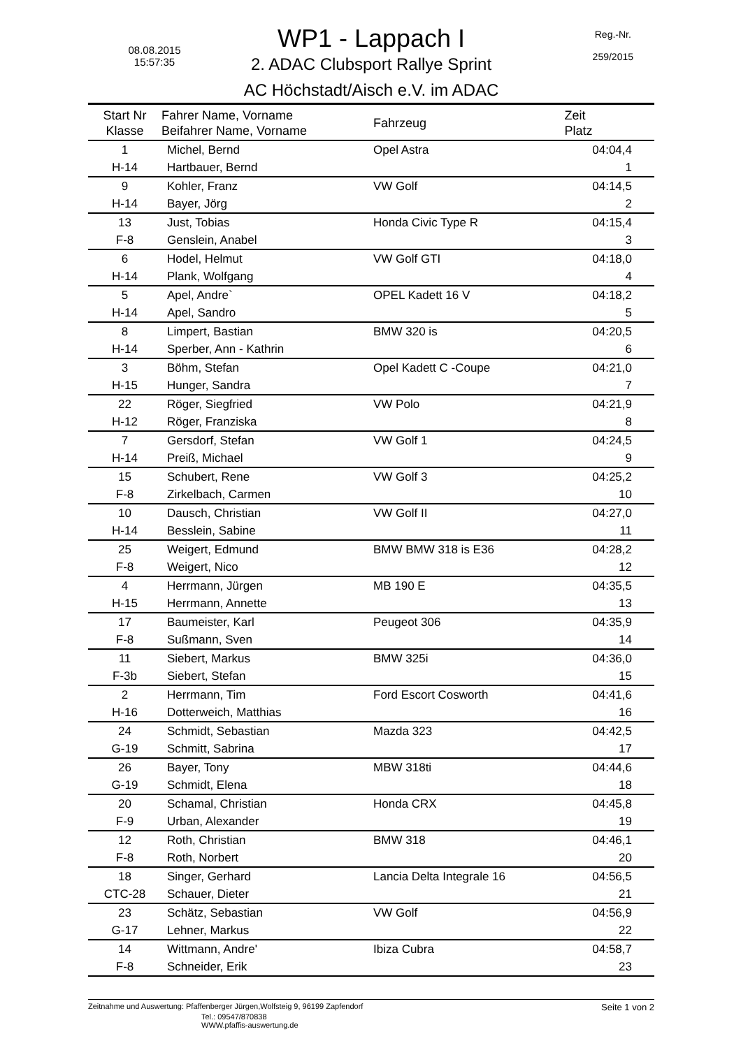08.08.2015
15:57:35
Reg.-Nr.
259/2015
WP1 - Lappach I
2. ADAC Clubsport Rallye Sprint
AC Höchstadt/Aisch e.V. im ADAC
| Start Nr Klasse | Fahrer Name, Vorname Beifahrer Name, Vorname | Fahrzeug | Zeit Platz |
| --- | --- | --- | --- |
| 1 | Michel, Bernd | Opel Astra | 04:04,4 |
| H-14 | Hartbauer, Bernd | | 1 |
| 9 | Kohler, Franz | VW Golf | 04:14,5 |
| H-14 | Bayer, Jörg | | 2 |
| 13 | Just, Tobias | Honda Civic Type R | 04:15,4 |
| F-8 | Genslein, Anabel | | 3 |
| 6 | Hodel, Helmut | VW Golf GTI | 04:18,0 |
| H-14 | Plank, Wolfgang | | 4 |
| 5 | Apel, Andre` | OPEL Kadett 16 V | 04:18,2 |
| H-14 | Apel, Sandro | | 5 |
| 8 | Limpert, Bastian | BMW 320 is | 04:20,5 |
| H-14 | Sperber, Ann - Kathrin | | 6 |
| 3 | Böhm, Stefan | Opel Kadett C -Coupe | 04:21,0 |
| H-15 | Hunger, Sandra | | 7 |
| 22 | Röger, Siegfried | VW Polo | 04:21,9 |
| H-12 | Röger, Franziska | | 8 |
| 7 | Gersdorf, Stefan | VW Golf 1 | 04:24,5 |
| H-14 | Preiß, Michael | | 9 |
| 15 | Schubert, Rene | VW Golf 3 | 04:25,2 |
| F-8 | Zirkelbach, Carmen | | 10 |
| 10 | Dausch, Christian | VW Golf II | 04:27,0 |
| H-14 | Besslein, Sabine | | 11 |
| 25 | Weigert, Edmund | BMW BMW 318 is E36 | 04:28,2 |
| F-8 | Weigert, Nico | | 12 |
| 4 | Herrmann, Jürgen | MB 190 E | 04:35,5 |
| H-15 | Herrmann, Annette | | 13 |
| 17 | Baumeister, Karl | Peugeot 306 | 04:35,9 |
| F-8 | Sußmann, Sven | | 14 |
| 11 | Siebert, Markus | BMW 325i | 04:36,0 |
| F-3b | Siebert, Stefan | | 15 |
| 2 | Herrmann, Tim | Ford Escort Cosworth | 04:41,6 |
| H-16 | Dotterweich, Matthias | | 16 |
| 24 | Schmidt, Sebastian | Mazda 323 | 04:42,5 |
| G-19 | Schmitt, Sabrina | | 17 |
| 26 | Bayer, Tony | MBW 318ti | 04:44,6 |
| G-19 | Schmidt, Elena | | 18 |
| 20 | Schamal, Christian | Honda CRX | 04:45,8 |
| F-9 | Urban, Alexander | | 19 |
| 12 | Roth, Christian | BMW 318 | 04:46,1 |
| F-8 | Roth, Norbert | | 20 |
| 18 | Singer, Gerhard | Lancia Delta Integrale 16 | 04:56,5 |
| CTC-28 | Schauer, Dieter | | 21 |
| 23 | Schätz, Sebastian | VW Golf | 04:56,9 |
| G-17 | Lehner, Markus | | 22 |
| 14 | Wittmann, Andre' | Ibiza Cubra | 04:58,7 |
| F-8 | Schneider, Erik | | 23 |
Zeitnahme und Auswertung: Pfaffenberger Jürgen,Wolfsteig 9, 96199 Zapfendorf Seite 1 von 2
Tel.: 09547/870838
WWW.pfaffis-auswertung.de